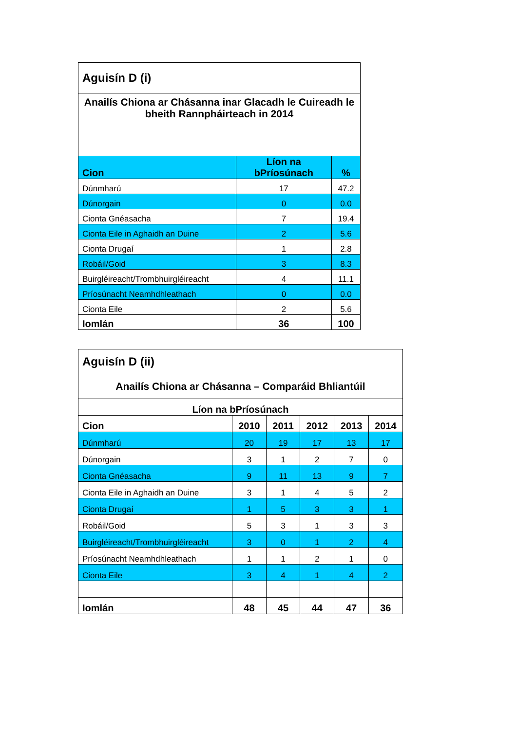| Aguisín D (i) | | |
| Anailís Chiona ar Chásanna inar Glacadh le Cuireadh le bheith Rannpháirteach in 2014 | | |
| Cion | Líon na bPríosúnach | % |
| Dúnmharú | 17 | 47.2 |
| Dúnorgain | 0 | 0.0 |
| Cionta Gnéasacha | 7 | 19.4 |
| Cionta Eile in Aghaidh an Duine | 2 | 5.6 |
| Cionta Drugaí | 1 | 2.8 |
| Robáil/Goid | 3 | 8.3 |
| Buirgléireacht/Trombhuirgléireacht | 4 | 11.1 |
| Príosúnacht Neamhdhleathach | 0 | 0.0 |
| Cionta Eile | 2 | 5.6 |
| Iomlán | 36 | 100 |
| Aguisín D (ii) | | | | | |
| Anailís Chiona ar Chásanna – Comparáid Bhliantúil | | | | | |
| Líon na bPríosúnach | | | | | |
| Cion | 2010 | 2011 | 2012 | 2013 | 2014 |
| Dúnmharú | 20 | 19 | 17 | 13 | 17 |
| Dúnorgain | 3 | 1 | 2 | 7 | 0 |
| Cionta Gnéasacha | 9 | 11 | 13 | 9 | 7 |
| Cionta Eile in Aghaidh an Duine | 3 | 1 | 4 | 5 | 2 |
| Cionta Drugaí | 1 | 5 | 3 | 3 | 1 |
| Robáil/Goid | 5 | 3 | 1 | 3 | 3 |
| Buirgléireacht/Trombhuirgléireacht | 3 | 0 | 1 | 2 | 4 |
| Príosúnacht Neamhdhleathach | 1 | 1 | 2 | 1 | 0 |
| Cionta Eile | 3 | 4 | 1 | 4 | 2 |
| Iomlán | 48 | 45 | 44 | 47 | 36 |